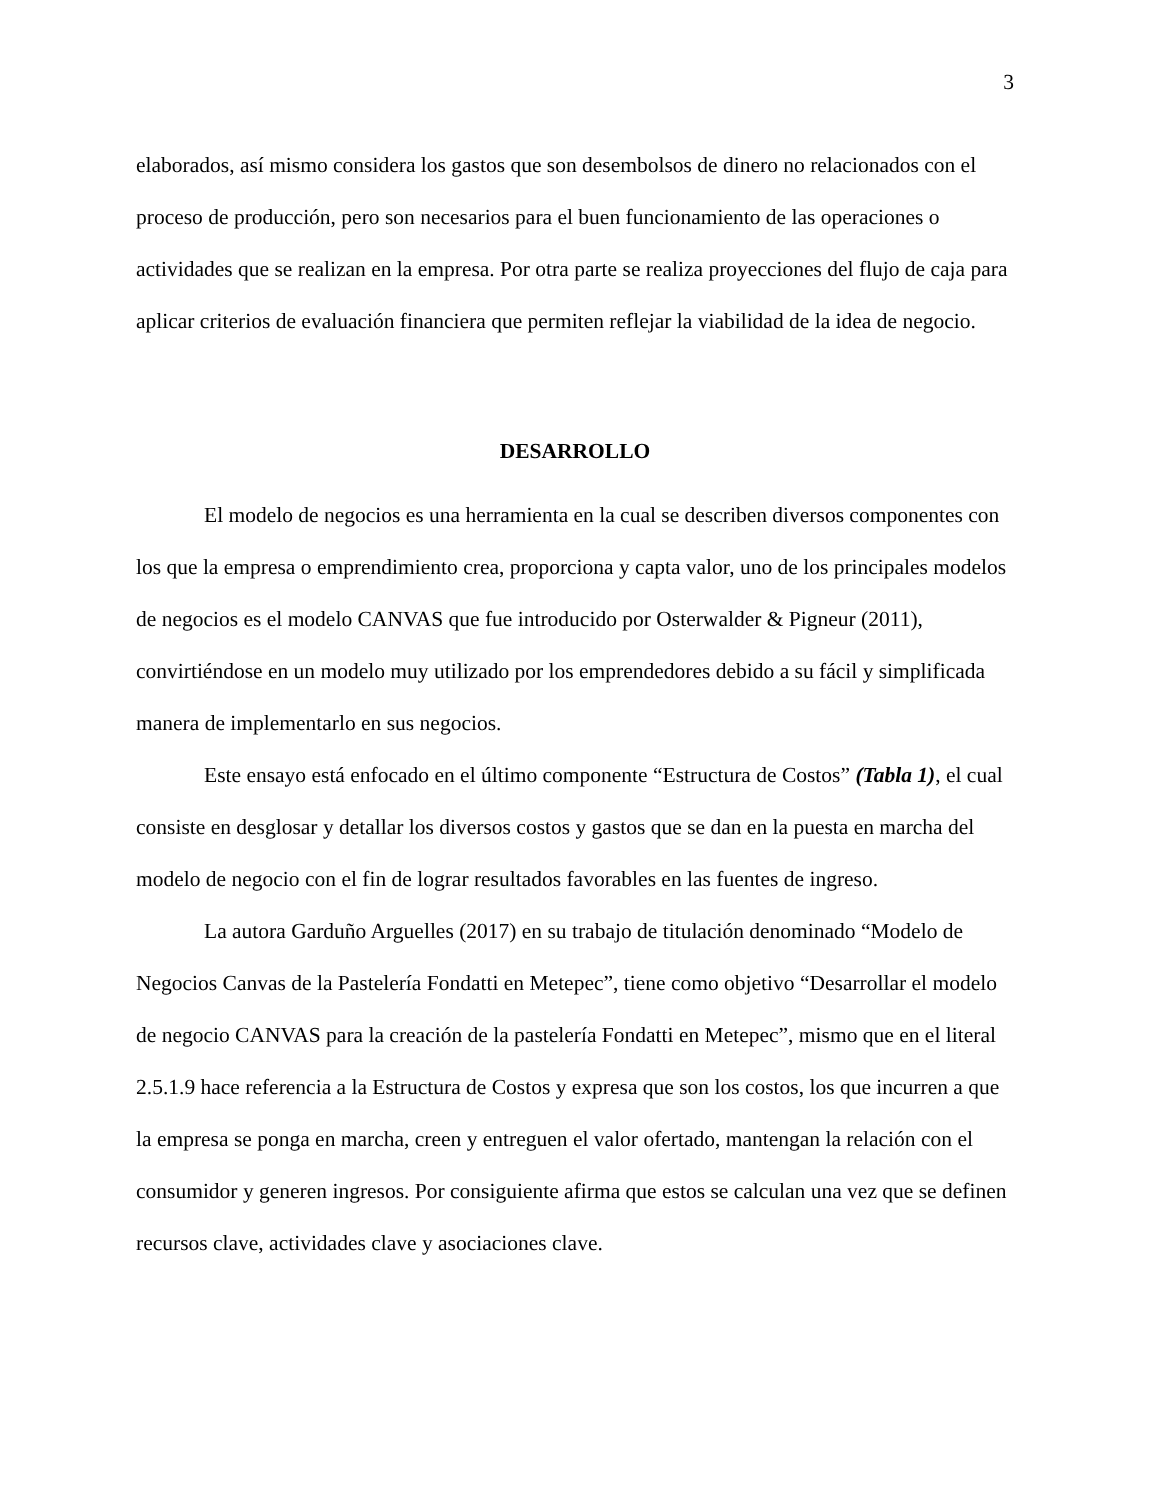3
elaborados, así mismo considera los gastos que son desembolsos de dinero no relacionados con el proceso de producción, pero son necesarios para el buen funcionamiento de las operaciones o actividades que se realizan en la empresa. Por otra parte se realiza proyecciones del flujo de caja para aplicar criterios de evaluación financiera que permiten reflejar la viabilidad de la idea de negocio.
DESARROLLO
El modelo de negocios es una herramienta en la cual se describen diversos componentes con los que la empresa o emprendimiento crea, proporciona y capta valor, uno de los principales modelos de negocios es el modelo CANVAS que fue introducido por Osterwalder & Pigneur (2011), convirtiéndose en un modelo muy utilizado por los emprendedores debido a su fácil y simplificada manera de implementarlo en sus negocios.
Este ensayo está enfocado en el último componente “Estructura de Costos” (Tabla 1), el cual consiste en desglosar y detallar los diversos costos y gastos que se dan en la puesta en marcha del modelo de negocio con el fin de lograr resultados favorables en las fuentes de ingreso.
La autora Garduño Arguelles (2017) en su trabajo de titulación denominado “Modelo de Negocios Canvas de la Pastelería Fondatti en Metepec”, tiene como objetivo “Desarrollar el modelo de negocio CANVAS para la creación de la pastelería Fondatti en Metepec”, mismo que en el literal 2.5.1.9 hace referencia a la Estructura de Costos y expresa que son los costos, los que incurren a que la empresa se ponga en marcha, creen y entreguen el valor ofertado, mantengan la relación con el consumidor y generen ingresos. Por consiguiente afirma que estos se calculan una vez que se definen recursos clave, actividades clave y asociaciones clave.